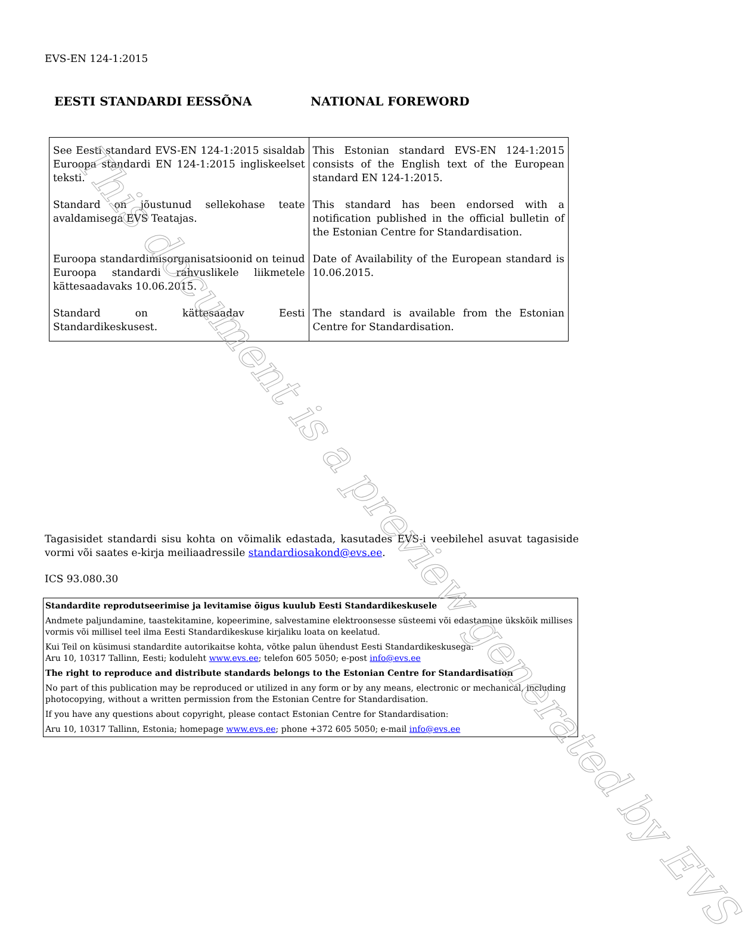EVS-EN 124-1:2015
EESTI STANDARDI EESSÕNA NATIONAL FOREWORD
| See Eesti standard EVS-EN 124-1:2015 sisaldab Euroopa standardi EN 124-1:2015 ingliskeelset teksti. | This Estonian standard EVS-EN 124-1:2015 consists of the English text of the European standard EN 124-1:2015. |
| Standard on jõustunud sellekohase teate avaldamisega EVS Teatajas. | This standard has been endorsed with a notification published in the official bulletin of the Estonian Centre for Standardisation. |
| Euroopa standardimisorganisatsioonid on teinud Euroopa standardi rahvuslikele liikmetele kättesaadavaks 10.06.2015. | Date of Availability of the European standard is 10.06.2015. |
| Standard on kättesaadav Eesti Standardikeskusest. | The standard is available from the Estonian Centre for Standardisation. |
Tagasisidet standardi sisu kohta on võimalik edastada, kasutades EVS-i veebilehel asuvat tagasiside vormi või saates e-kirja meiliaadressile standardiosakond@evs.ee.
ICS 93.080.30
Standardite reprodutseerimise ja levitamise õigus kuulub Eesti Standardikeskusele
Andmete paljundamine, taastekitamine, kopeerimine, salvestamine elektroonsesse süsteemi või edastamine ükskõik millises vormis või millisel teel ilma Eesti Standardikeskuse kirjaliku loata on keelatud.
Kui Teil on küsimusi standardite autorikaitse kohta, võtke palun ühendust Eesti Standardikeskusega:
Aru 10, 10317 Tallinn, Eesti; koduleht www.evs.ee; telefon 605 5050; e-post info@evs.ee
The right to reproduce and distribute standards belongs to the Estonian Centre for Standardisation
No part of this publication may be reproduced or utilized in any form or by any means, electronic or mechanical, including photocopying, without a written permission from the Estonian Centre for Standardisation.
If you have any questions about copyright, please contact Estonian Centre for Standardisation:
Aru 10, 10317 Tallinn, Estonia; homepage www.evs.ee; phone +372 605 5050; e-mail info@evs.ee
This document is a preview generated by EVS